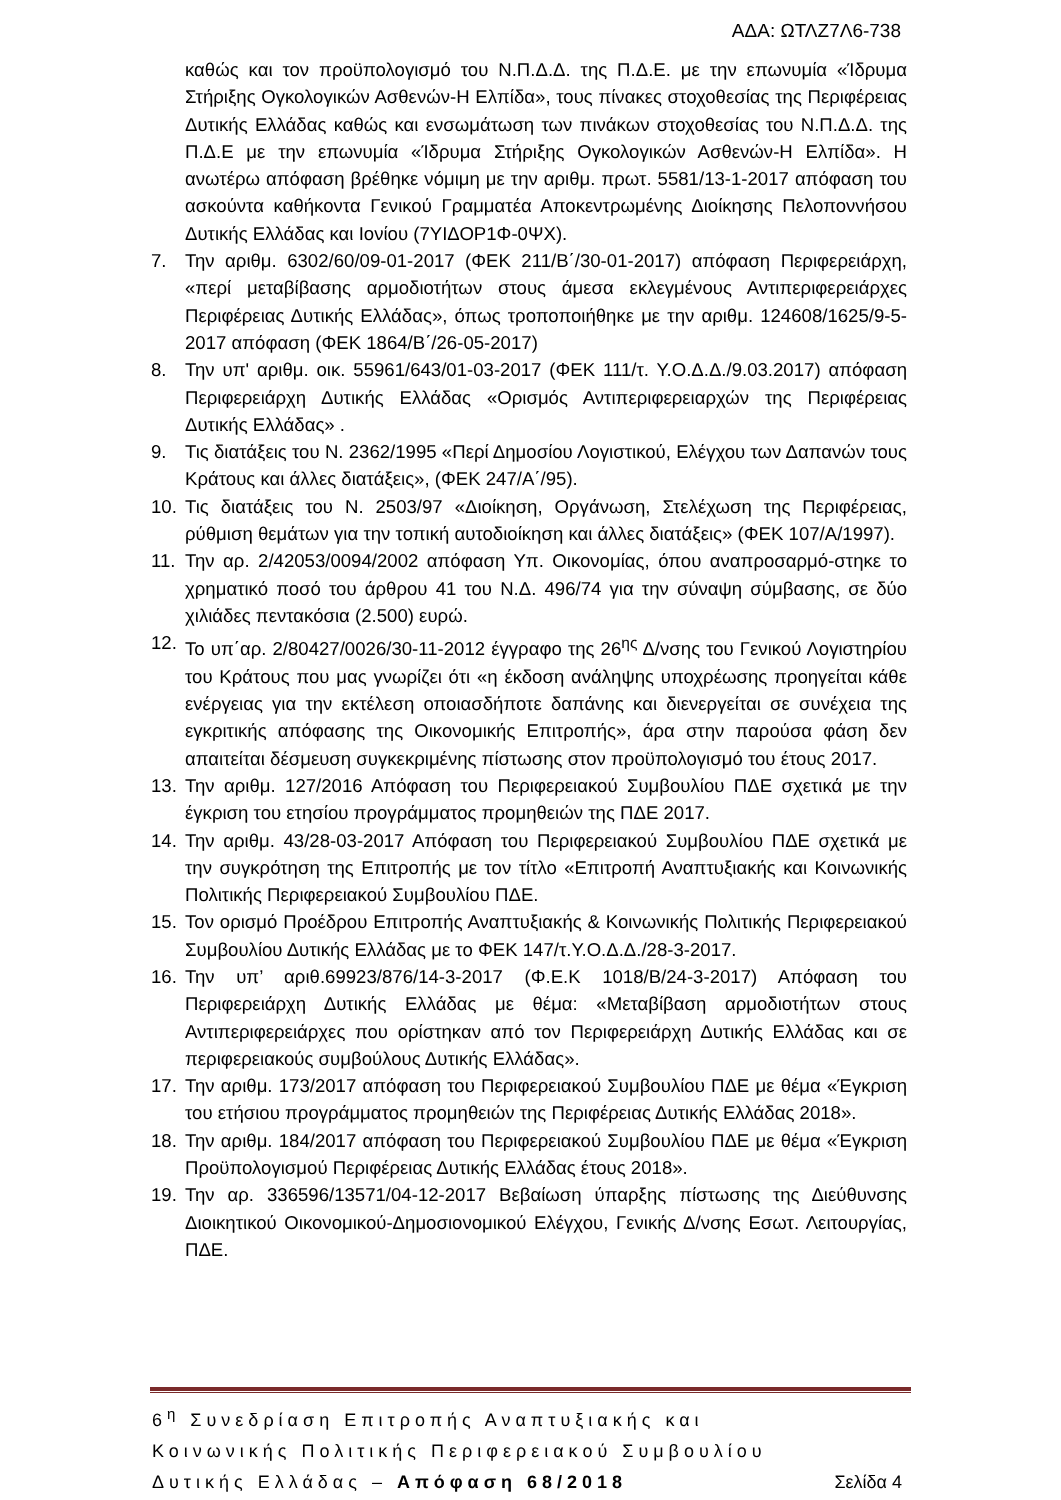ΑΔΑ: ΩΤΛΖ7Λ6-738
καθώς και τον προϋπολογισμό του Ν.Π.Δ.Δ. της Π.Δ.Ε. με την επωνυμία «Ίδρυμα Στήριξης Ογκολογικών Ασθενών-Η Ελπίδα», τους πίνακες στοχοθεσίας της Περιφέρειας Δυτικής Ελλάδας καθώς και ενσωμάτωση των πινάκων στοχοθεσίας του Ν.Π.Δ.Δ. της Π.Δ.Ε με την επωνυμία «Ίδρυμα Στήριξης Ογκολογικών Ασθενών-Η Ελπίδα». Η ανωτέρω απόφαση βρέθηκε νόμιμη με την αριθμ. πρωτ. 5581/13-1-2017 απόφαση του ασκούντα καθήκοντα Γενικού Γραμματέα Αποκεντρωμένης Διοίκησης Πελοποννήσου Δυτικής Ελλάδας και Ιονίου (7ΥΙΔΟΡ1Φ-0ΨΧ).
7. Την αριθμ. 6302/60/09-01-2017 (ΦΕΚ 211/Β΄/30-01-2017) απόφαση Περιφερειάρχη, «περί μεταβίβασης αρμοδιοτήτων στους άμεσα εκλεγμένους Αντιπεριφερειάρχες Περιφέρειας Δυτικής Ελλάδας», όπως τροποποιήθηκε με την αριθμ. 124608/1625/9-5-2017 απόφαση (ΦΕΚ 1864/Β΄/26-05-2017)
8. Την υπ' αριθμ. οικ. 55961/643/01-03-2017 (ΦΕΚ 111/τ. Υ.Ο.Δ.Δ./9.03.2017) απόφαση Περιφερειάρχη Δυτικής Ελλάδας «Ορισμός Αντιπεριφερειαρχών της Περιφέρειας Δυτικής Ελλάδας» .
9. Τις διατάξεις του Ν. 2362/1995 «Περί Δημοσίου Λογιστικού, Ελέγχου των Δαπανών τους Κράτους και άλλες διατάξεις», (ΦΕΚ 247/Α΄/95).
10. Τις διατάξεις του Ν. 2503/97 «Διοίκηση, Οργάνωση, Στελέχωση της Περιφέρειας, ρύθμιση θεμάτων για την τοπική αυτοδιοίκηση και άλλες διατάξεις» (ΦΕΚ 107/Α/1997).
11. Την αρ. 2/42053/0094/2002 απόφαση Υπ. Οικονομίας, όπου αναπροσαρμό-στηκε το χρηματικό ποσό του άρθρου 41 του Ν.Δ. 496/74 για την σύναψη σύμβασης, σε δύο χιλιάδες πεντακόσια (2.500) ευρώ.
12. Το υπ΄αρ. 2/80427/0026/30-11-2012 έγγραφο της 26<sup>ης</sup> Δ/νσης του Γενικού Λογιστηρίου του Κράτους που μας γνωρίζει ότι «η έκδοση ανάληψης υποχρέωσης προηγείται κάθε ενέργειας για την εκτέλεση οποιασδήποτε δαπάνης και διενεργείται σε συνέχεια της εγκριτικής απόφασης της Οικονομικής Επιτροπής», άρα στην παρούσα φάση δεν απαιτείται δέσμευση συγκεκριμένης πίστωσης στον προϋπολογισμό του έτους 2017.
13. Την αριθμ. 127/2016 Απόφαση του Περιφερειακού Συμβουλίου ΠΔΕ σχετικά με την έγκριση του ετησίου προγράμματος προμηθειών της ΠΔΕ 2017.
14. Την αριθμ. 43/28-03-2017 Απόφαση του Περιφερειακού Συμβουλίου ΠΔΕ σχετικά με την συγκρότηση της Επιτροπής με τον τίτλο «Επιτροπή Αναπτυξιακής και Κοινωνικής Πολιτικής Περιφερειακού Συμβουλίου ΠΔΕ.
15. Τον ορισμό Προέδρου Επιτροπής Αναπτυξιακής & Κοινωνικής Πολιτικής Περιφερειακού Συμβουλίου Δυτικής Ελλάδας με το ΦΕΚ 147/τ.Υ.Ο.Δ.Δ./28-3-2017.
16. Την υπ’ αριθ.69923/876/14-3-2017 (Φ.Ε.Κ 1018/Β/24-3-2017) Απόφαση του Περιφερειάρχη Δυτικής Ελλάδας με θέμα: «Μεταβίβαση αρμοδιοτήτων στους Αντιπεριφερειάρχες που ορίστηκαν από τον Περιφερειάρχη Δυτικής Ελλάδας και σε περιφερειακούς συμβούλους Δυτικής Ελλάδας».
17. Την αριθμ. 173/2017 απόφαση του Περιφερειακού Συμβουλίου ΠΔΕ με θέμα «Έγκριση του ετήσιου προγράμματος προμηθειών της Περιφέρειας Δυτικής Ελλάδας 2018».
18. Την αριθμ. 184/2017 απόφαση του Περιφερειακού Συμβουλίου ΠΔΕ με θέμα «Έγκριση Προϋπολογισμού Περιφέρειας Δυτικής Ελλάδας έτους 2018».
19. Την αρ. 336596/13571/04-12-2017 Βεβαίωση ύπαρξης πίστωσης της Διεύθυνσης Διοικητικού Οικονομικού-Δημοσιονομικού Ελέγχου, Γενικής Δ/νσης Εσωτ. Λειτουργίας, ΠΔΕ.
6<sup>η</sup> Συνεδρίαση Επιτροπής Αναπτυξιακής και
Κοινωνικής Πολιτικής Περιφερειακού Συμβουλίου
Δυτικής Ελλάδας – Απόφαση 68/2018 Σελίδα 4